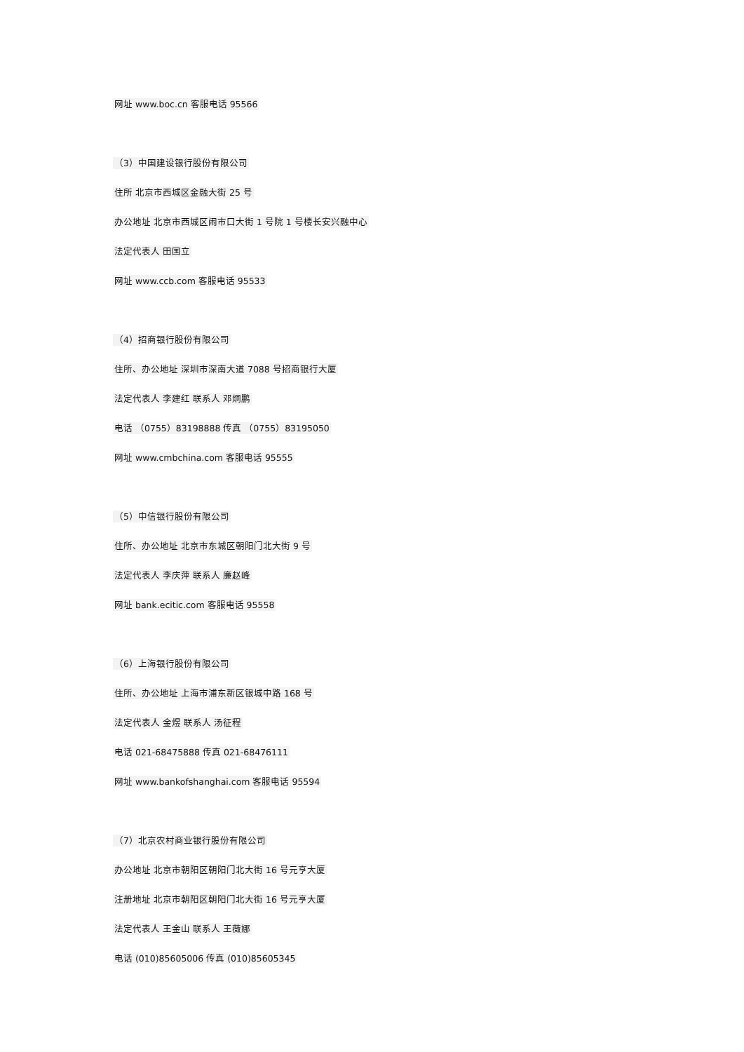网址 www.boc.cn 客服电话 95566
（3）中国建设银行股份有限公司
住所 北京市西城区金融大街 25 号
办公地址 北京市西城区闹市口大街 1 号院 1 号楼长安兴融中心
法定代表人 田国立
网址 www.ccb.com 客服电话 95533
（4）招商银行股份有限公司
住所、办公地址 深圳市深南大道 7088 号招商银行大厦
法定代表人 李建红 联系人 邓炯鹏
电话 （0755）83198888 传真 （0755）83195050
网址 www.cmbchina.com 客服电话 95555
（5）中信银行股份有限公司
住所、办公地址 北京市东城区朝阳门北大街 9 号
法定代表人 李庆萍 联系人 廉赵峰
网址 bank.ecitic.com 客服电话 95558
（6）上海银行股份有限公司
住所、办公地址 上海市浦东新区银城中路 168 号
法定代表人 金煜 联系人 汤征程
电话 021-68475888 传真 021-68476111
网址 www.bankofshanghai.com 客服电话 95594
（7）北京农村商业银行股份有限公司
办公地址 北京市朝阳区朝阳门北大街 16 号元亨大厦
注册地址 北京市朝阳区朝阳门北大街 16 号元亨大厦
法定代表人 王金山 联系人 王薇娜
电话 (010)85605006 传真 (010)85605345